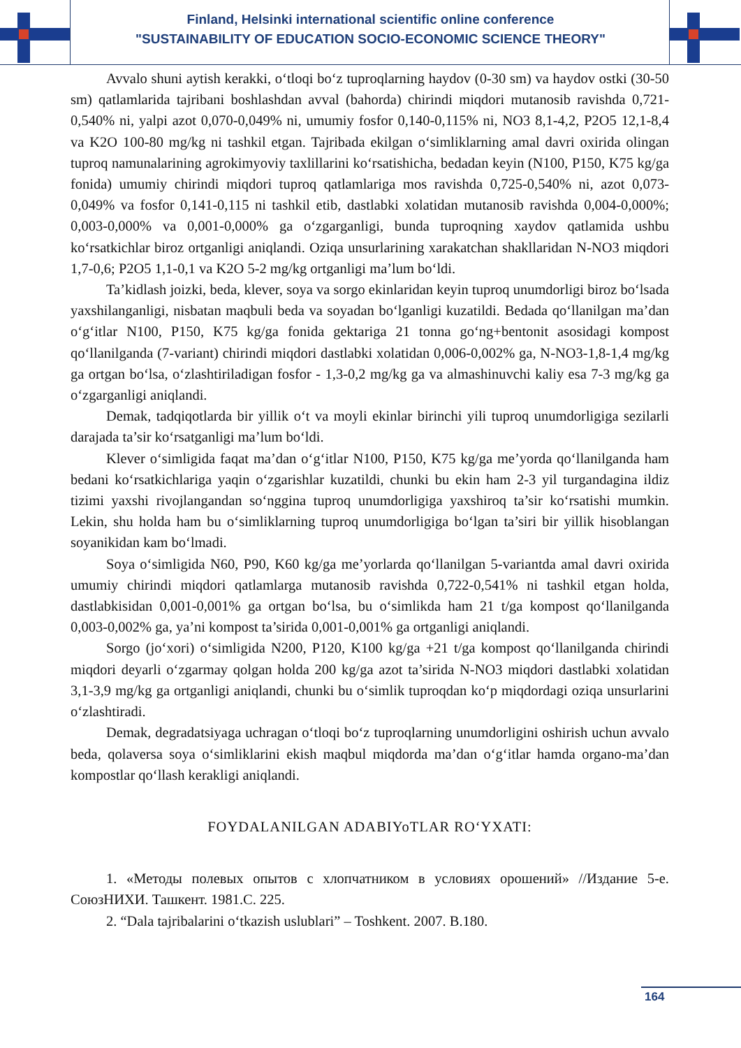Finland, Helsinki international scientific online conference
"SUSTAINABILITY OF EDUCATION SOCIO-ECONOMIC SCIENCE THEORY"
Avvalo shuni aytish kerakki, o‘tloqi bo‘z tuproqlarning haydov (0-30 sm) va haydov ostki (30-50 sm) qatlamlarida tajribani boshlashdan avval (bahorda) chirindi miqdori mutanosib ravishda 0,721-0,540% ni, yalpi azot 0,070-0,049% ni, umumiy fosfor 0,140-0,115% ni, NO3 8,1-4,2, P2O5 12,1-8,4 va K2O 100-80 mg/kg ni tashkil etgan. Tajribada ekilgan o‘simliklarning amal davri oxirida olingan tuproq namunalarining agrokimyoviy taxlillarini ko‘rsatishicha, bedadan keyin (N100, P150, K75 kg/ga fonida) umumiy chirindi miqdori tuproq qatlamlariga mos ravishda 0,725-0,540% ni, azot 0,073-0,049% va fosfor 0,141-0,115 ni tashkil etib, dastlabki xolatidan mutanosib ravishda 0,004-0,000%; 0,003-0,000% va 0,001-0,000% ga o‘zgarganligi, bunda tuproqning xaydov qatlamida ushbu ko‘rsatkichlar biroz ortganligi aniqlandi. Oziqa unsurlarining xarakatchan shakllaridan N-NO3 miqdori 1,7-0,6; P2O5 1,1-0,1 va K2O 5-2 mg/kg ortganligi ma’lum bo‘ldi.
Ta’kidlash joizki, beda, klever, soya va sorgo ekinlaridan keyin tuproq unumdorligi biroz bo‘lsada yaxshilanganligi, nisbatan maqbuli beda va soyadan bo‘lganligi kuzatildi. Bedada qo‘llanilgan ma’dan o‘g‘itlar N100, P150, K75 kg/ga fonida gektariga 21 tonna go‘ng+bentonit asosidagi kompost qo‘llanilganda (7-variant) chirindi miqdori dastlabki xolatidan 0,006-0,002% ga, N-NO3-1,8-1,4 mg/kg ga ortgan bo‘lsa, o‘zlashtiriladigan fosfor - 1,3-0,2 mg/kg ga va almashinuvchi kaliy esa 7-3 mg/kg ga o‘zgarganligi aniqlandi.
Demak, tadqiqotlarda bir yillik o‘t va moyli ekinlar birinchi yili tuproq unumdorligiga sezilarli darajada ta’sir ko‘rsatganligi ma’lum bo‘ldi.
Klever o‘simligida faqat ma’dan o‘g‘itlar N100, P150, K75 kg/ga me’yorda qo‘llanilganda ham bedani ko‘rsatkichlariga yaqin o‘zgarishlar kuzatildi, chunki bu ekin ham 2-3 yil turgandagina ildiz tizimi yaxshi rivojlangandan so‘nggina tuproq unumdorligiga yaxshiroq ta’sir ko‘rsatishi mumkin. Lekin, shu holda ham bu o‘simliklarning tuproq unumdorligiga bo‘lgan ta’siri bir yillik hisoblangan soyanikidan kam bo‘lmadi.
Soya o‘simligida N60, P90, K60 kg/ga me’yorlarda qo‘llanilgan 5-variantda amal davri oxirida umumiy chirindi miqdori qatlamlarga mutanosib ravishda 0,722-0,541% ni tashkil etgan holda, dastlabkisidan 0,001-0,001% ga ortgan bo‘lsa, bu o‘simlikda ham 21 t/ga kompost qo‘llanilganda 0,003-0,002% ga, ya’ni kompost ta’sirida 0,001-0,001% ga ortganligi aniqlandi.
Sorgo (jo‘xori) o‘simligida N200, P120, K100 kg/ga +21 t/ga kompost qo‘llanilganda chirindi miqdori deyarli o‘zgarmay qolgan holda 200 kg/ga azot ta’sirida N-NO3 miqdori dastlabki xolatidan 3,1-3,9 mg/kg ga ortganligi aniqlandi, chunki bu o‘simlik tuproqdan ko‘p miqdordagi oziqa unsurlarini o‘zlashtiradi.
Demak, degradatsiyaga uchragan o‘tloqi bo‘z tuproqlarning unumdorligini oshirish uchun avvalo beda, qolaversa soya o‘simliklarini ekish maqbul miqdorda ma’dan o‘g‘itlar hamda organo-ma’dan kompostlar qo‘llash kerakligi aniqlandi.
FOYDALANILGAN ADABIYoTLAR RO‘YXATI:
1. «Методы полевых опытов с хлопчатником в условиях орошений» //Издание 5-е. СоюзНИХИ. Ташкент. 1981.С. 225.
2. “Dala tajribalarini o‘tkazish uslublari” – Toshkent. 2007. B.180.
164